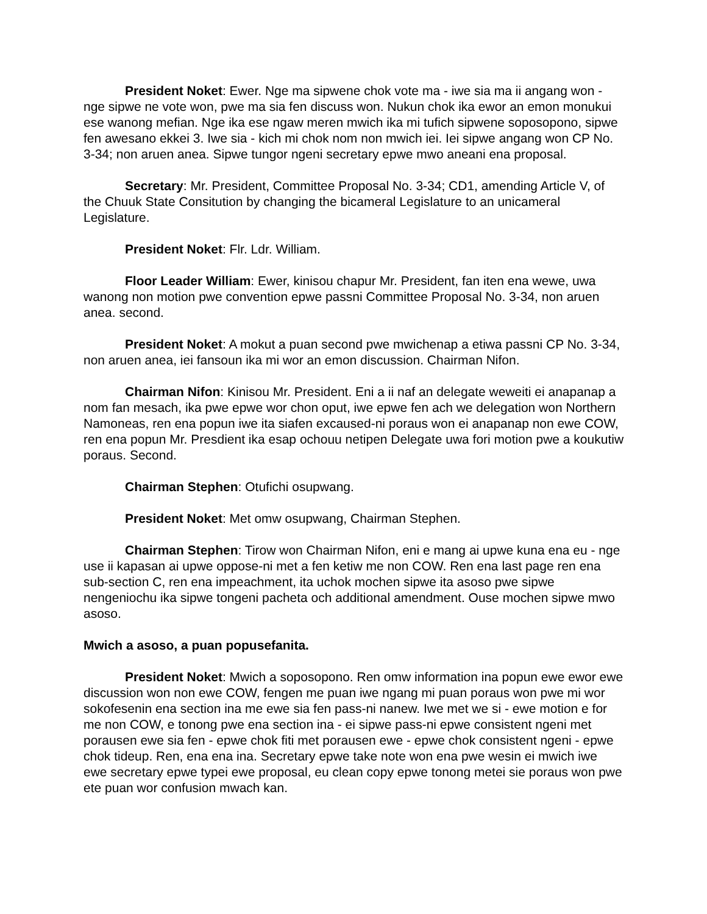President Noket: Ewer. Nge ma sipwene chok vote ma - iwe sia ma ii angang won - nge sipwe ne vote won, pwe ma sia fen discuss won. Nukun chok ika ewor an emon monukui ese wanong mefian. Nge ika ese ngaw meren mwich ika mi tufich sipwene soposopono, sipwe fen awesano ekkei 3. Iwe sia - kich mi chok nom non mwich iei. Iei sipwe angang won CP No. 3-34; non aruen anea. Sipwe tungor ngeni secretary epwe mwo aneani ena proposal.
Secretary: Mr. President, Committee Proposal No. 3-34; CD1, amending Article V, of the Chuuk State Consitution by changing the bicameral Legislature to an unicameral Legislature.
President Noket: Flr. Ldr. William.
Floor Leader William: Ewer, kinisou chapur Mr. President, fan iten ena wewe, uwa wanong non motion pwe convention epwe passni Committee Proposal No. 3-34, non aruen anea. second.
President Noket: A mokut a puan second pwe mwichenap a etiwa passni CP No. 3-34, non aruen anea, iei fansoun ika mi wor an emon discussion. Chairman Nifon.
Chairman Nifon: Kinisou Mr. President. Eni a ii naf an delegate weweiti ei anapanap a nom fan mesach, ika pwe epwe wor chon oput, iwe epwe fen ach we delegation won Northern Namoneas, ren ena popun iwe ita siafen excaused-ni poraus won ei anapanap non ewe COW, ren ena popun Mr. Presdient ika esap ochouu netipen Delegate uwa fori motion pwe a koukutiw poraus. Second.
Chairman Stephen: Otufichi osupwang.
President Noket: Met omw osupwang, Chairman Stephen.
Chairman Stephen: Tirow won Chairman Nifon, eni e mang ai upwe kuna ena eu - nge use ii kapasan ai upwe oppose-ni met a fen ketiw me non COW. Ren ena last page ren ena sub-section C, ren ena impeachment, ita uchok mochen sipwe ita asoso pwe sipwe nengeniochu ika sipwe tongeni pacheta och additional amendment. Ouse mochen sipwe mwo asoso.
Mwich a asoso, a puan popusefanita.
President Noket: Mwich a soposopono. Ren omw information ina popun ewe ewor ewe discussion won non ewe COW, fengen me puan iwe ngang mi puan poraus won pwe mi wor sokofesenin ena section ina me ewe sia fen pass-ni nanew. Iwe met we si - ewe motion e for me non COW, e tonong pwe ena section ina - ei sipwe pass-ni epwe consistent ngeni met porausen ewe sia fen - epwe chok fiti met porausen ewe - epwe chok consistent ngeni - epwe chok tideup. Ren, ena ena ina. Secretary epwe take note won ena pwe wesin ei mwich iwe ewe secretary epwe typei ewe proposal, eu clean copy epwe tonong metei sie poraus won pwe ete puan wor confusion mwach kan.